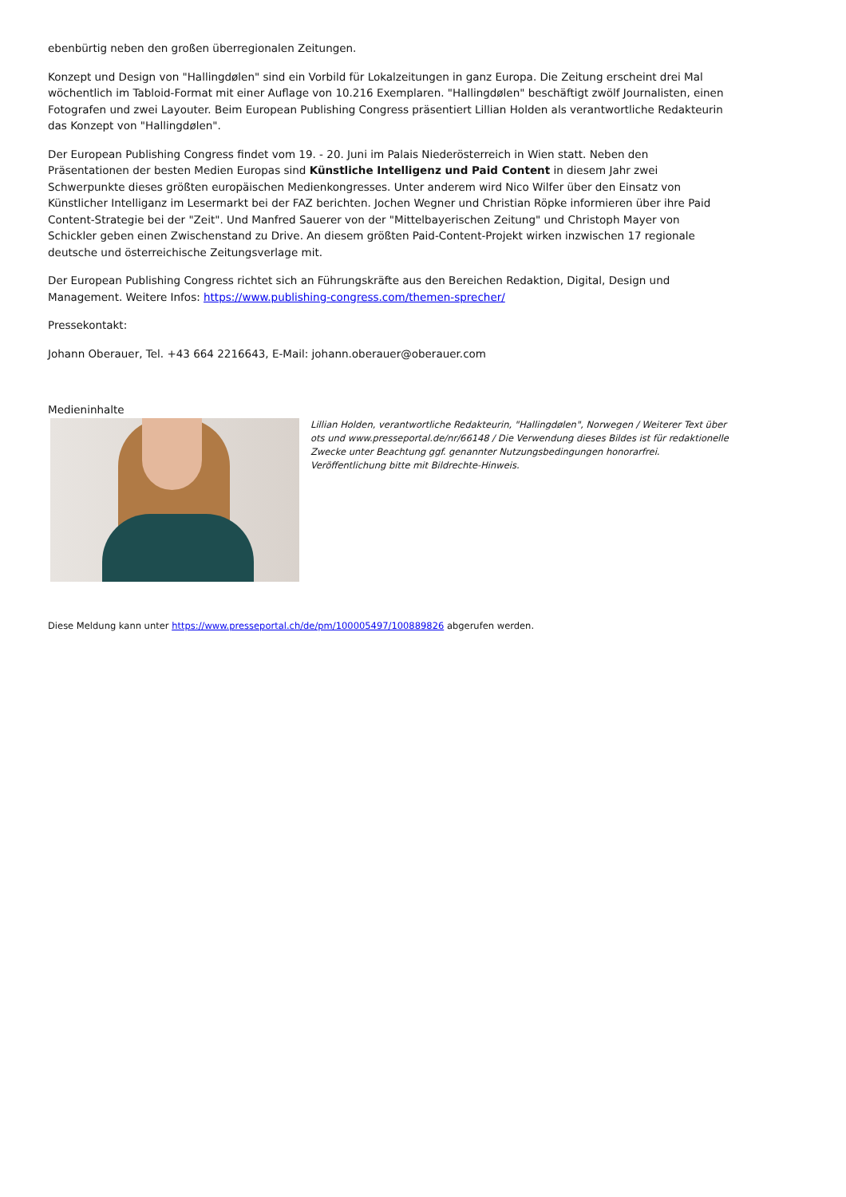ebenbürtig neben den großen überregionalen Zeitungen.
Konzept und Design von "Hallingdølen" sind ein Vorbild für Lokalzeitungen in ganz Europa. Die Zeitung erscheint drei Mal wöchentlich im Tabloid-Format mit einer Auflage von 10.216 Exemplaren. "Hallingdølen" beschäftigt zwölf Journalisten, einen Fotografen und zwei Layouter. Beim European Publishing Congress präsentiert Lillian Holden als verantwortliche Redakteurin das Konzept von "Hallingdølen".
Der European Publishing Congress findet vom 19. - 20. Juni im Palais Niederösterreich in Wien statt. Neben den Präsentationen der besten Medien Europas sind Künstliche Intelligenz und Paid Content in diesem Jahr zwei Schwerpunkte dieses größten europäischen Medienkongresses. Unter anderem wird Nico Wilfer über den Einsatz von Künstlicher Intelliganz im Lesermarkt bei der FAZ berichten. Jochen Wegner und Christian Röpke informieren über ihre Paid Content-Strategie bei der "Zeit". Und Manfred Sauerer von der "Mittelbayerischen Zeitung" und Christoph Mayer von Schickler geben einen Zwischenstand zu Drive. An diesem größten Paid-Content-Projekt wirken inzwischen 17 regionale deutsche und österreichische Zeitungsverlage mit.
Der European Publishing Congress richtet sich an Führungskräfte aus den Bereichen Redaktion, Digital, Design und Management. Weitere Infos: https://www.publishing-congress.com/themen-sprecher/
Pressekontakt:
Johann Oberauer, Tel. +43 664 2216643, E-Mail: johann.oberauer@oberauer.com
Medieninhalte
Lillian Holden, verantwortliche Redakteurin, "Hallingdølen", Norwegen / Weiterer Text über ots und www.presseportal.de/nr/66148 / Die Verwendung dieses Bildes ist für redaktionelle Zwecke unter Beachtung ggf. genannter Nutzungsbedingungen honorarfrei. Veröffentlichung bitte mit Bildrechte-Hinweis.
Diese Meldung kann unter https://www.presseportal.ch/de/pm/100005497/100889826 abgerufen werden.